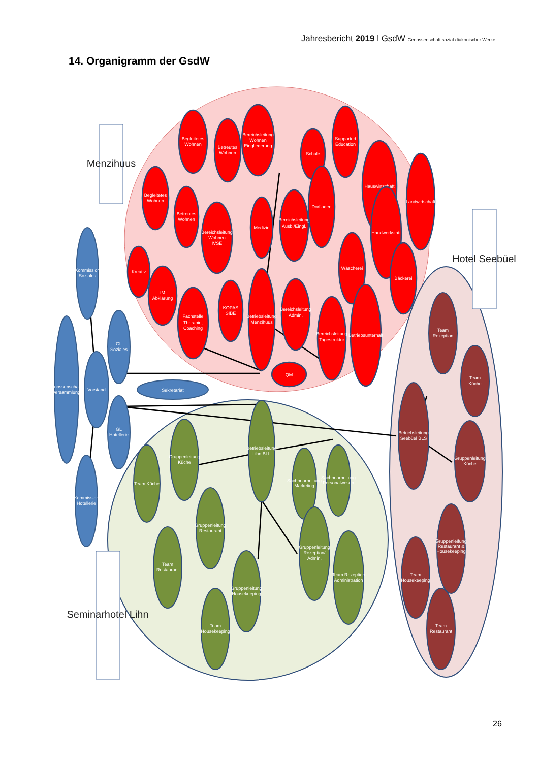Jahresbericht 2019 l GsdW Genossenschaft sozial-diakonischer Werke
14. Organigramm der GsdW
Menzihuus
Hotel Seebüel
Seminarhotel Lihn
Genossenschafts- versammlung
Kommission Soziales
Vorstand
GL Soziales
GL Hotellerie
Sekretariat
Kommission Hotellerie
Begleitetes Wohnen
Betreutes Wohnen
Bereichsleitung
Wohnen
Eingliederung
Schule
Supported Education
Begleitetes Wohnen
Betreutes Wohnen
Bereichsleitung
Wohnen
IVSE
Medizin
Bereichsleitung
Ausb./Eingl.
Dorfladen
Hauswirtschaft
Handwerkstatt
Landwirtschaft
Kreativ
IM Abklärung
Fachstelle
Therapie,
Coaching
KOPAS SIBE
Betriebsleitung Menzihuus
Bereichsleitung
Admin.
Bereichsleitung
Tagestruktur
Wäscherei
Bäckerei
Betriebsunterhalt
QM
Betriebsleitung Lihn BLL
Team Küche
Gruppenleitung Küche
Team Restaurant
Gruppenleitung Restaurant
Team Housekeeping
Gruppenleitung Housekeeping
Sachbearbeitung Marketing
Sachbearbeitung Personalwesen
Gruppenleitung Rezeption/ Admin.
Team Rezeption Administration
Team Rezeption
Team Küche
Betriebsleitung Seebüel BLS
Gruppenleitung Küche
Gruppenleitung Restaurant & Housekeeping
Team Housekeeping
Team Restaurant
26